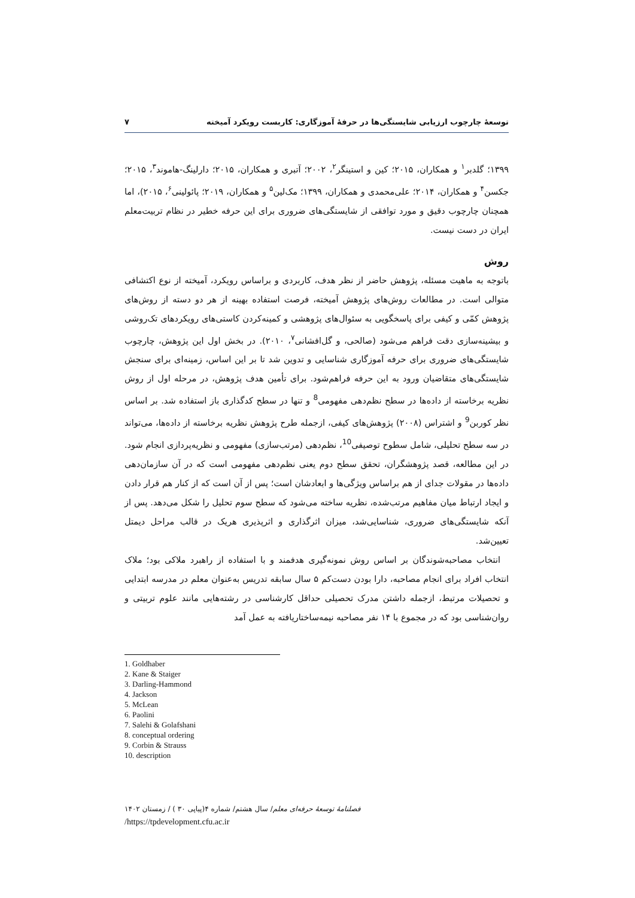توسعهٔ چارچوب ارزیابی شایستگی‌ها در حرفهٔ آموزگاری: کاربست رویکرد آمیخته ۷
۱۳۹۹؛ گلدبر<sup>۱</sup> و همکاران، ۲۰۱۵؛ کین و استینگر<sup>۲</sup>، ۲۰۰۲؛ آتبری و همکاران، ۲۰۱۵؛ دارلینگ-هاموند<sup>۳</sup>، ۲۰۱۵؛ جکسن<sup>۴</sup> و همکاران، ۲۰۱۴؛ علی‌محمدی و همکاران، ۱۳۹۹؛ مک‌لین<sup>۵</sup> و همکاران، ۲۰۱۹؛ پائولینی<sup>۶</sup>، ۲۰۱۵)، اما همچنان چارچوب دقیق و مورد توافقی از شایستگی‌های ضروری برای این حرفه خطیر در نظام تربیت‌معلم ایران در دست نیست.
روش
باتوجه به ماهیت مسئله، پژوهش حاضر از نظر هدف، کاربردی و براساس رویکرد، آمیخته از نوع اکتشافی متوالی است. در مطالعات روش‌های پژوهش آمیخته، فرصت استفاده بهینه از هر دو دسته از روش‌های پژوهش کمّی و کیفی برای پاسخگویی به سئوال‌های پژوهشی و کمینه‌کردن کاستی‌های رویکردهای تک‌روشی و بیشینه‌سازی دقت فراهم می‌شود (صالحی، و گل‌افشانی<sup>۷</sup>، ۲۰۱۰). در بخش اول این پژوهش، چارچوب شایستگی‌های ضروری برای حرفه آموزگاری شناسایی و تدوین شد تا بر این اساس، زمینه‌ای برای سنجش شایستگی‌های متقاضیان ورود به این حرفه فراهم‌شود. برای تأمین هدف پژوهش، در مرحله اول از روش نظریه برخاسته از داده‌ها در سطح نظم‌دهی مفهومی<sup>8</sup> و تنها در سطح کدگذاری باز استفاده شد. بر اساس نظر کوربن<sup>9</sup> و اشتراس (۲۰۰۸) پژوهش‌های کیفی، ازجمله طرح پژوهش نظریه برخاسته از داده‌ها، می‌تواند در سه سطح تحلیلی، شامل سطوح توصیفی<sup>10</sup>، نظم‌دهی (مرتب‌سازی) مفهومی و نظریه‌پردازی انجام شود. در این مطالعه، قصد پژوهشگران، تحقق سطح دوم یعنی نظم‌دهی مفهومی است که در آن سازمان‌دهی داده‌ها در مقولات جدای از هم براساس ویژگی‌ها و ابعادشان است؛ پس از آن است که از کنار هم قرار دادن و ایجاد ارتباط میان مفاهیم مرتب‌شده، نظریه ساخته می‌شود که سطح سوم تحلیل را شکل می‌دهد. پس از آنکه شایستگی‌های ضروری، شناسایی‌شد، میزان اثرگذاری و اثرپذیری هریک در قالب مراحل دیمتل تعیین‌شد.
انتخاب مصاحبه‌شوندگان بر اساس روش نمونه‌گیری هدفمند و با استفاده از راهبرد ملاکی بود؛ ملاک انتخاب افراد برای انجام مصاحبه، دارا بودن دست‌کم ۵ سال سابقه تدریس به‌عنوان معلم در مدرسه ابتدایی و تحصیلات مرتبط، ازجمله داشتن مدرک تحصیلی حداقل کارشناسی در رشته‌هایی مانند علوم تربیتی و روان‌شناسی بود که در مجموع با ۱۴ نفر مصاحبه نیمه‌ساختاریافته به عمل آمد
1. Goldhaber
2. Kane & Staiger
3. Darling-Hammond
4. Jackson
5. McLean
6. Paolini
7. Salehi & Golafshani
8. conceptual ordering
9. Corbin & Strauss
10. description
فصلنامهٔ توسعهٔ حرفه‌ای معلم/ سال هشتم/ شماره ۴(پیاپی ۳۰ ) / زمستان ۱۴۰۲
/https://tpdevelopment.cfu.ac.ir